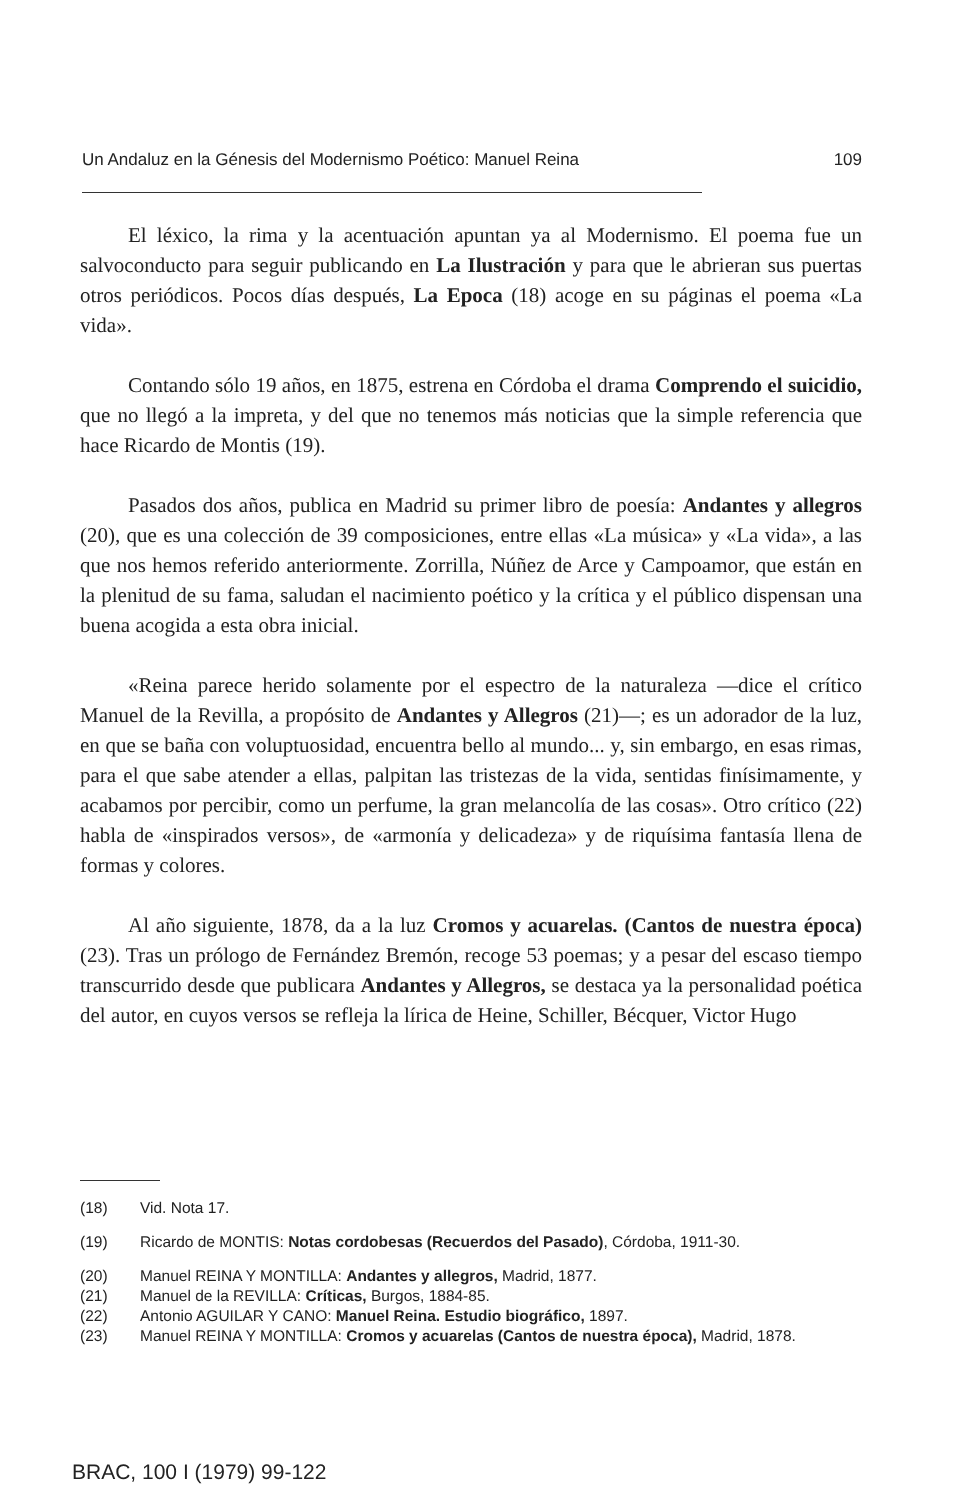Un Andaluz en la Génesis del Modernismo Poético: Manuel Reina 109
El léxico, la rima y la acentuación apuntan ya al Modernismo. El poema fue un salvoconducto para seguir publicando en La Ilustración y para que le abrieran sus puertas otros periódicos. Pocos días después, La Epoca (18) acoge en su páginas el poema «La vida».
Contando sólo 19 años, en 1875, estrena en Córdoba el drama Comprendo el suicidio, que no llegó a la impreta, y del que no tenemos más noticias que la simple referencia que hace Ricardo de Montis (19).
Pasados dos años, publica en Madrid su primer libro de poesía: Andantes y allegros (20), que es una colección de 39 composiciones, entre ellas «La música» y «La vida», a las que nos hemos referido anteriormente. Zorrilla, Núñez de Arce y Campoamor, que están en la plenitud de su fama, saludan el nacimiento poético y la crítica y el público dispensan una buena acogida a esta obra inicial.
«Reina parece herido solamente por el espectro de la naturaleza —dice el crítico Manuel de la Revilla, a propósito de Andantes y Allegros (21)—; es un adorador de la luz, en que se baña con voluptuosidad, encuentra bello al mundo... y, sin embargo, en esas rimas, para el que sabe atender a ellas, palpitan las tristezas de la vida, sentidas finísimamente, y acabamos por percibir, como un perfume, la gran melancolía de las cosas». Otro crítico (22) habla de «inspirados versos», de «armonía y delicadeza» y de riquísima fantasía llena de formas y colores.
Al año siguiente, 1878, da a la luz Cromos y acuarelas. (Cantos de nuestra época) (23). Tras un prólogo de Fernández Bremón, recoge 53 poemas; y a pesar del escaso tiempo transcurrido desde que publicara Andantes y Allegros, se destaca ya la personalidad poética del autor, en cuyos versos se refleja la lírica de Heine, Schiller, Bécquer, Victor Hugo
(18) Vid. Nota 17.
(19) Ricardo de MONTIS: Notas cordobesas (Recuerdos del Pasado), Córdoba, 1911-30.
(20) Manuel REINA Y MONTILLA: Andantes y allegros, Madrid, 1877.
(21) Manuel de la REVILLA: Críticas, Burgos, 1884-85.
(22) Antonio AGUILAR Y CANO: Manuel Reina. Estudio biográfico, 1897.
(23) Manuel REINA Y MONTILLA: Cromos y acuarelas (Cantos de nuestra época), Madrid, 1878.
BRAC, 100 I (1979) 99-122